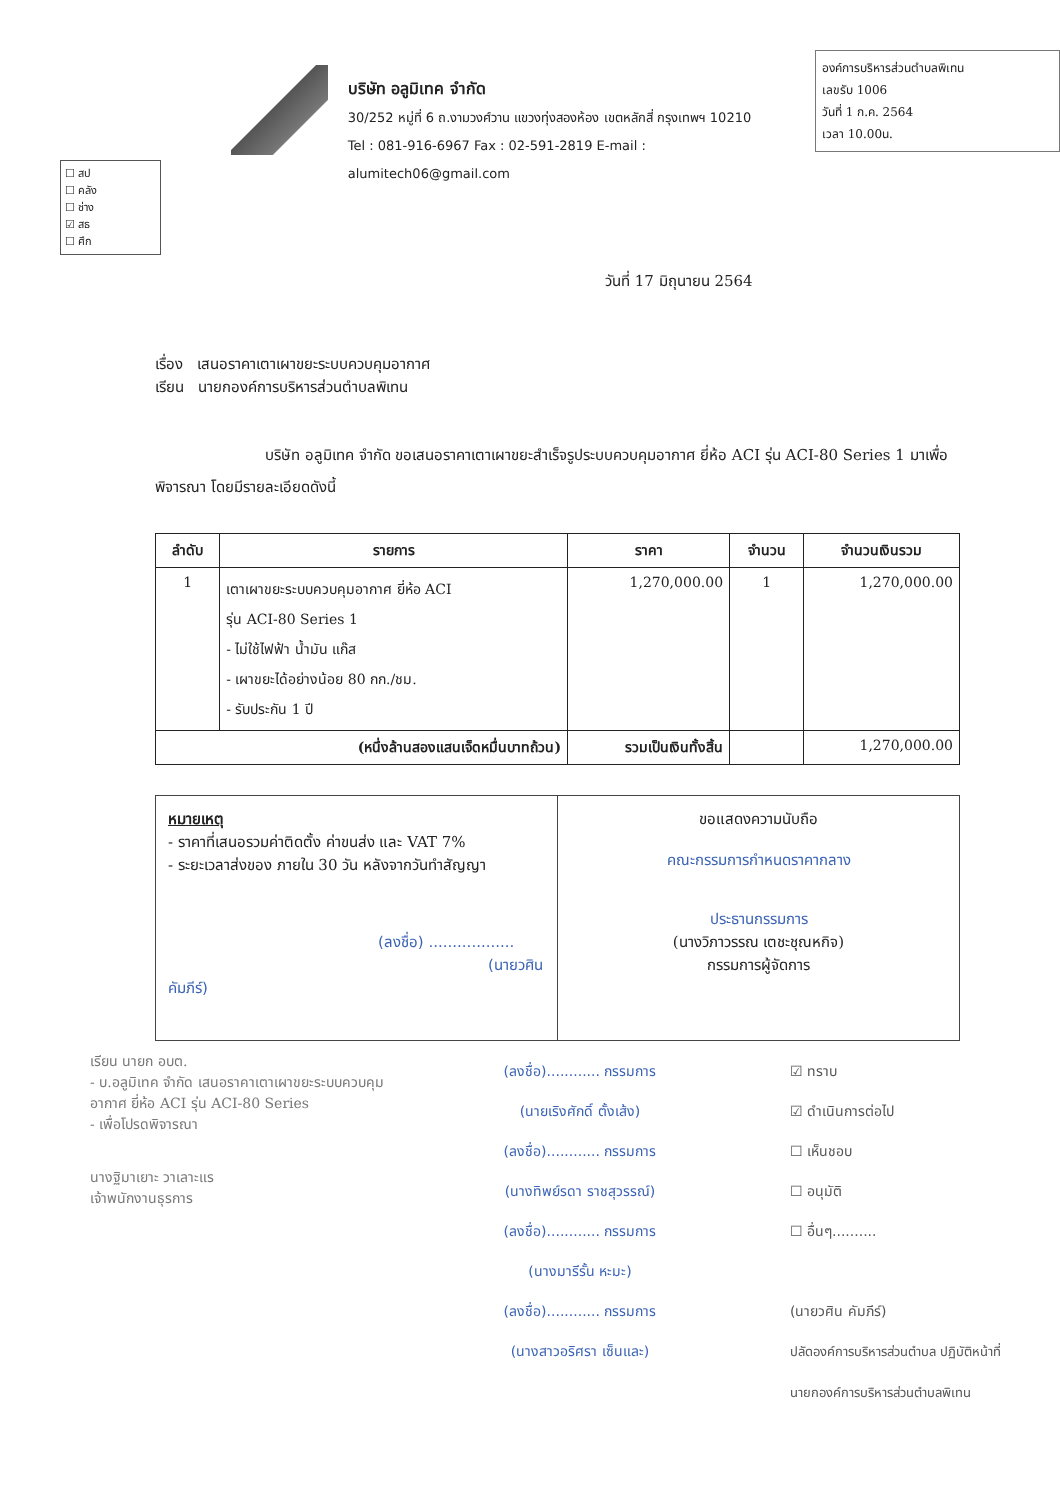☐ สป
☐ คลัง
☐ ช่าง
☑ สธ
☐ ศึก
บริษัท อลูมิเทค จำกัด
30/252 หมู่ที่ 6 ถ.งามวงศ์วาน แขวงทุ่งสองห้อง เขตหลักสี่ กรุงเทพฯ 10210
Tel : 081-916-6967 Fax : 02-591-2819 E-mail : alumitech06@gmail.com
องค์การบริหารส่วนตำบลพิเทน
เลขรับ 1006
วันที่ 1 ก.ค. 2564
เวลา 10.00น.
วันที่ 17 มิถุนายน 2564
เรื่อง เสนอราคาเตาเผาขยะระบบควบคุมอากาศ
เรียน นายกองค์การบริหารส่วนตำบลพิเทน
บริษัท อลูมิเทค จำกัด ขอเสนอราคาเตาเผาขยะสำเร็จรูประบบควบคุมอากาศ ยี่ห้อ ACI รุ่น ACI-80 Series 1 มาเพื่อพิจารณา โดยมีรายละเอียดดังนี้
| ลำดับ | รายการ | ราคา | จำนวน | จำนวนเงินรวม |
| --- | --- | --- | --- | --- |
| 1 | เตาเผาขยะระบบควบคุมอากาศ ยี่ห้อ ACI รุ่น ACI-80 Series 1 - ไม่ใช้ไฟฟ้า น้ำมัน แก๊ส - เผาขยะได้อย่างน้อย 80 กก./ชม. - รับประกัน 1 ปี | 1,270,000.00 | 1 | 1,270,000.00 |
| (หนึ่งล้านสองแสนเจ็ดหมื่นบาทถ้วน) | | รวมเป็นเงินทั้งสิ้น | | 1,270,000.00 |
หมายเหตุ
- ราคาที่เสนอรวมค่าติดตั้ง ค่าขนส่ง และ VAT 7%
- ระยะเวลาส่งของ ภายใน 30 วัน หลังจากวันทำสัญญา
(ลงชื่อ) ..................
(นายวศิน คัมภีร์)
ขอแสดงความนับถือ
คณะกรรมการกำหนดราคากลาง
ประธานกรรมการ
(นางวิภาวรรณ เตชะชุณหกิจ)
กรรมการผู้จัดการ
เรียน นายก อบต.
- บ.อลูมิเทค จำกัด เสนอราคาเตาเผาขยะระบบควบคุมอากาศ ยี่ห้อ ACI รุ่น ACI-80 Series
- เพื่อโปรดพิจารณา
นางฐิมาเยาะ วาเลาะแร
เจ้าพนักงานธุรการ
(ลงชื่อ)............ กรรมการ
(นายเริงศักดิ์ ตั้งเส้ง)
(ลงชื่อ)............ กรรมการ
(นางทิพย์รดา ราชสุวรรณ์)
(ลงชื่อ)............ กรรมการ
(นางมารีรั้น หะมะ)
(ลงชื่อ)............ กรรมการ
(นางสาวอริศรา เซ็นและ)
☑ ทราบ
☑ ดำเนินการต่อไป
☐ เห็นชอบ
☐ อนุมัติ
☐ อื่นๆ..........
(นายวศิน คัมภีร์)
ปลัดองค์การบริหารส่วนตำบล ปฏิบัติหน้าที่
นายกองค์การบริหารส่วนตำบลพิเทน